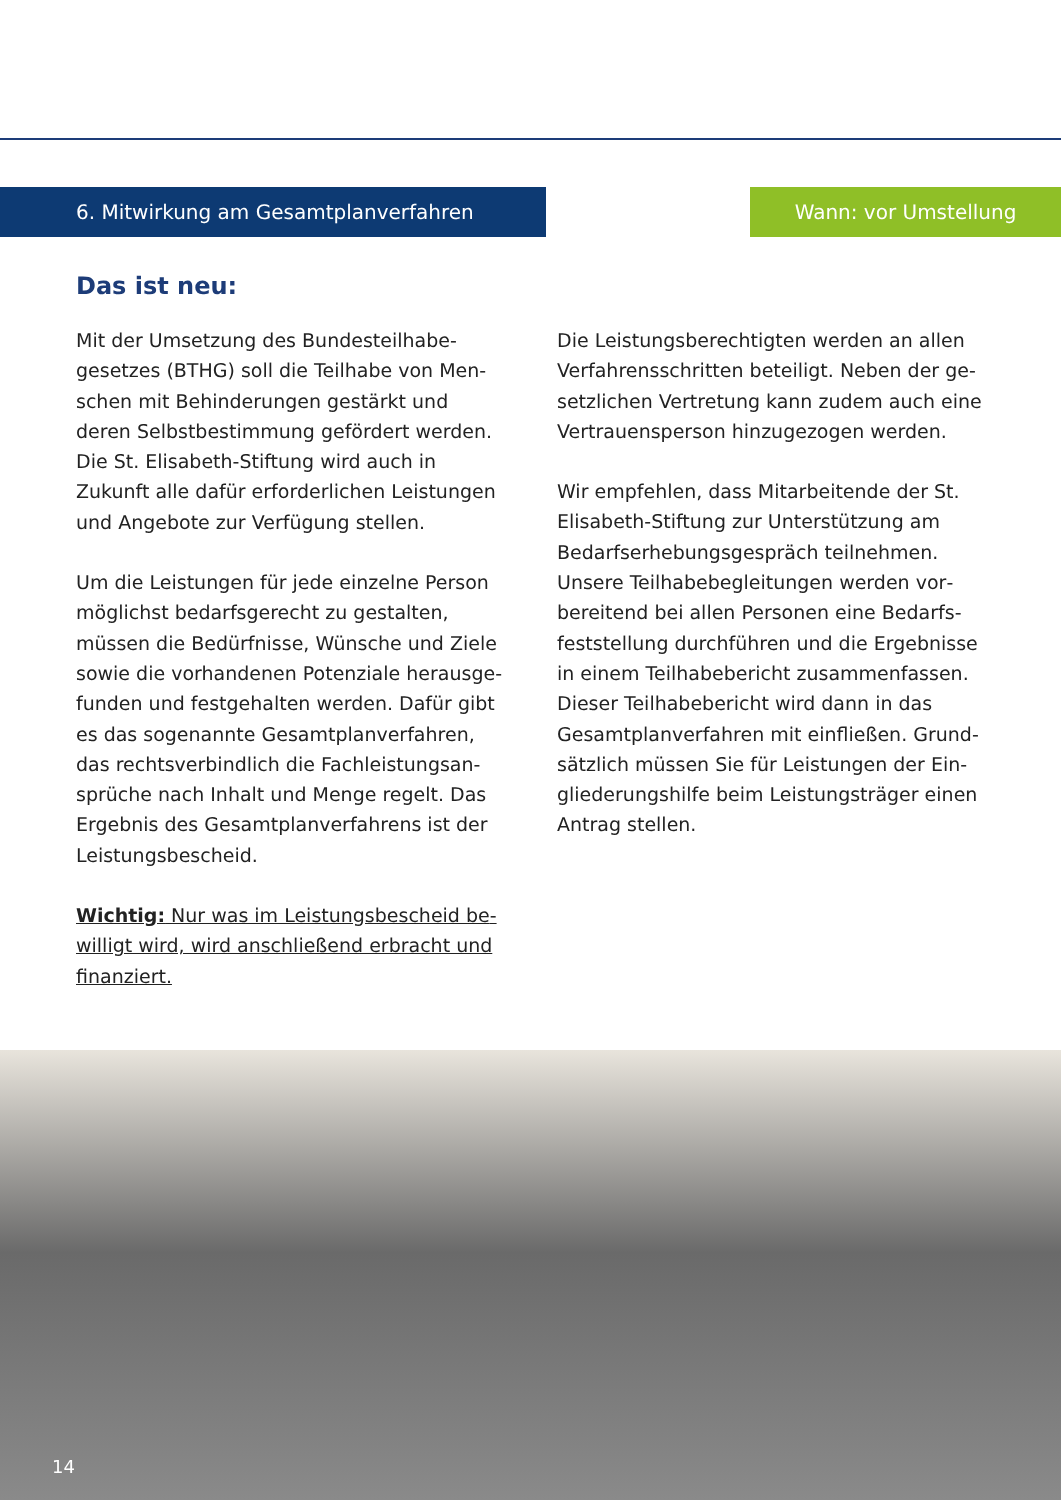6. Mitwirkung am Gesamtplanverfahren Wann: vor Umstellung
Das ist neu:
Mit der Umsetzung des Bundesteilhabe­gesetzes (BTHG) soll die Teilhabe von Men­schen mit Behinderungen gestärkt und deren Selbstbestimmung gefördert werden. Die St. Elisabeth-Stiftung wird auch in Zukunft alle dafür erforderlichen Leistungen und An­gebote zur Verfügung stellen.
Um die Leistungen für jede einzelne Per­son möglichst bedarfsgerecht zu gestalten, müssen die Bedürfnisse, Wünsche und Ziele sowie die vorhandenen Potenziale herausge­funden und festgehalten werden. Dafür gibt es das sogenannte Gesamtplanverfahren, das rechtsverbindlich die Fachleistungsan­sprüche nach Inhalt und Menge regelt. Das Ergebnis des Gesamtplanverfahrens ist der Leistungsbescheid.
Wichtig: Nur was im Leistungsbescheid be­willigt wird, wird anschließend erbracht und finanziert.
Die Leistungsberechtigten werden an allen Verfahrensschritten beteiligt. Neben der ge­setzlichen Vertretung kann zudem auch eine Vertrauensperson hinzugezogen werden.
Wir empfehlen, dass Mitarbeitende der St. Elisabeth-Stiftung zur Unterstützung am Bedarfserhebungsgespräch teilnehmen. Unsere Teilhabebegleitungen werden vor­bereitend bei allen Personen eine Bedarfs­feststellung durchführen und die Ergebnisse in einem Teilhabebericht zusammenfassen. Dieser Teilhabebericht wird dann in das Gesamtplanverfahren mit einfließen. Grund­sätzlich müssen Sie für Leistungen der Ein­gliederungshilfe beim Leistungsträger einen Antrag stellen.
14